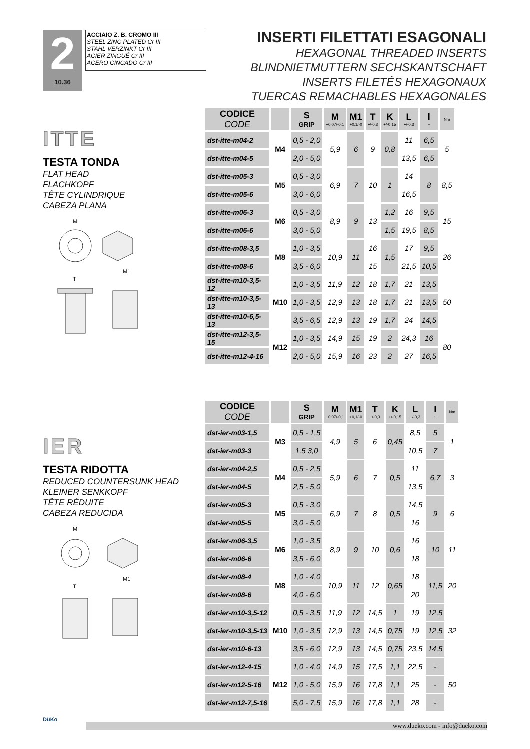2
10.36
ACCIAIO Z. B. CROMO III
STEEL ZINC PLATED Cr III
STAHL VERZINKT Cr III
ACIER ZINGUÉ Cr III
ACERO CINCADO Cr III
INSERTI FILETTATI ESAGONALI
HEXAGONAL THREADED INSERTS
BLINDNIETMUTTERN SECHSKANTSCHAFT
INSERTS FILETÉS HEXAGONAUX
TUERCAS REMACHABLES HEXAGONALES
ITTE
TESTA TONDA
FLAT HEAD
FLACHKOPF
TÊTE CYLINDRIQUE
CABEZA PLANA
M
M1
T
| CODICE CODE | | S GRIP | M +0,07/-0,1 | M1 +0,1/-0 | T +/-0,3 | K +/-0,15 | L +/-0,3 | l ~ | Nm |
| --- | --- | --- | --- | --- | --- | --- | --- | --- | --- |
| dst-itte-m04-2 | M4 | 0,5 - 2,0 | 5,9 | 6 | 9 | 0,8 | 11 | 6,5 | 5 |
| dst-itte-m04-5 | | 2,0 - 5,0 | | | | | 13,5 | 6,5 | |
| dst-itte-m05-3 | M5 | 0,5 - 3,0 | 6,9 | 7 | 10 | 1 | 14 | 8 | 8,5 |
| dst-itte-m05-6 | | 3,0 - 6,0 | | | | | 16,5 | | |
| dst-itte-m06-3 | M6 | 0,5 - 3,0 | 8,9 | 9 | 13 | 1,2 | 16 | 9,5 | 15 |
| dst-itte-m06-6 | | 3,0 - 5,0 | | | | 1,5 | 19,5 | 8,5 | |
| dst-itte-m08-3,5 | M8 | 1,0 - 3,5 | 10,9 | 11 | 16 | 1,5 | 17 | 9,5 | 26 |
| dst-itte-m08-6 | | 3,5 - 6,0 | | | 15 | | 21,5 | 10,5 | |
| dst-itte-m10-3,5-12 | M10 | 1,0 - 3,5 | 11,9 | 12 | 18 | 1,7 | 21 | 13,5 | 50 |
| dst-itte-m10-3,5-13 | | 1,0 - 3,5 | 12,9 | 13 | 18 | 1,7 | 21 | 13,5 | |
| dst-itte-m10-6,5-13 | | 3,5 - 6,5 | 12,9 | 13 | 19 | 1,7 | 24 | 14,5 | |
| dst-itte-m12-3,5-15 | M12 | 1,0 - 3,5 | 14,9 | 15 | 19 | 2 | 24,3 | 16 | 80 |
| dst-itte-m12-4-16 | | 2,0 - 5,0 | 15,9 | 16 | 23 | 2 | 27 | 16,5 | |
IER
TESTA RIDOTTA
REDUCED COUNTERSUNK HEAD
KLEINER SENKKOPF
TÊTE RÉDUITE
CABEZA REDUCIDA
M
M1
T
| CODICE CODE | | S GRIP | M +0,07/-0,1 | M1 +0,1/-0 | T +/-0,3 | K +/-0,15 | L +/-0,3 | l ~ | Nm |
| --- | --- | --- | --- | --- | --- | --- | --- | --- | --- |
| dst-ier-m03-1,5 | M3 | 0,5 - 1,5 | 4,9 | 5 | 6 | 0,45 | 8,5 | 5 | 1 |
| dst-ier-m03-3 | | 1,5 3,0 | | | | | 10,5 | 7 | |
| dst-ier-m04-2,5 | M4 | 0,5 - 2,5 | 5,9 | 6 | 7 | 0,5 | 11 | 6,7 | 3 |
| dst-ier-m04-5 | | 2,5 - 5,0 | | | | | 13,5 | | |
| dst-ier-m05-3 | M5 | 0,5 - 3,0 | 6,9 | 7 | 8 | 0,5 | 14,5 | 9 | 6 |
| dst-ier-m05-5 | | 3,0 - 5,0 | | | | | 16 | | |
| dst-ier-m06-3,5 | M6 | 1,0 - 3,5 | 8,9 | 9 | 10 | 0,6 | 16 | 10 | 11 |
| dst-ier-m06-6 | | 3,5 - 6,0 | | | | | 18 | | |
| dst-ier-m08-4 | M8 | 1,0 - 4,0 | 10,9 | 11 | 12 | 0,65 | 18 | 11,5 | 20 |
| dst-ier-m08-6 | | 4,0 - 6,0 | | | | | 20 | | |
| dst-ier-m10-3,5-12 | M10 | 0,5 - 3,5 | 11,9 | 12 | 14,5 | 1 | 19 | 12,5 | 32 |
| dst-ier-m10-3,5-13 | | 1,0 - 3,5 | 12,9 | 13 | 14,5 | 0,75 | 19 | 12,5 | |
| dst-ier-m10-6-13 | | 3,5 - 6,0 | 12,9 | 13 | 14,5 | 0,75 | 23,5 | 14,5 | |
| dst-ier-m12-4-15 | M12 | 1,0 - 4,0 | 14,9 | 15 | 17,5 | 1,1 | 22,5 | - | 50 |
| dst-ier-m12-5-16 | | 1,0 - 5,0 | 15,9 | 16 | 17,8 | 1,1 | 25 | - | |
| dst-ier-m12-7,5-16 | | 5,0 - 7,5 | 15,9 | 16 | 17,8 | 1,1 | 28 | - | |
DüKo
www.dueko.com - info@dueko.com